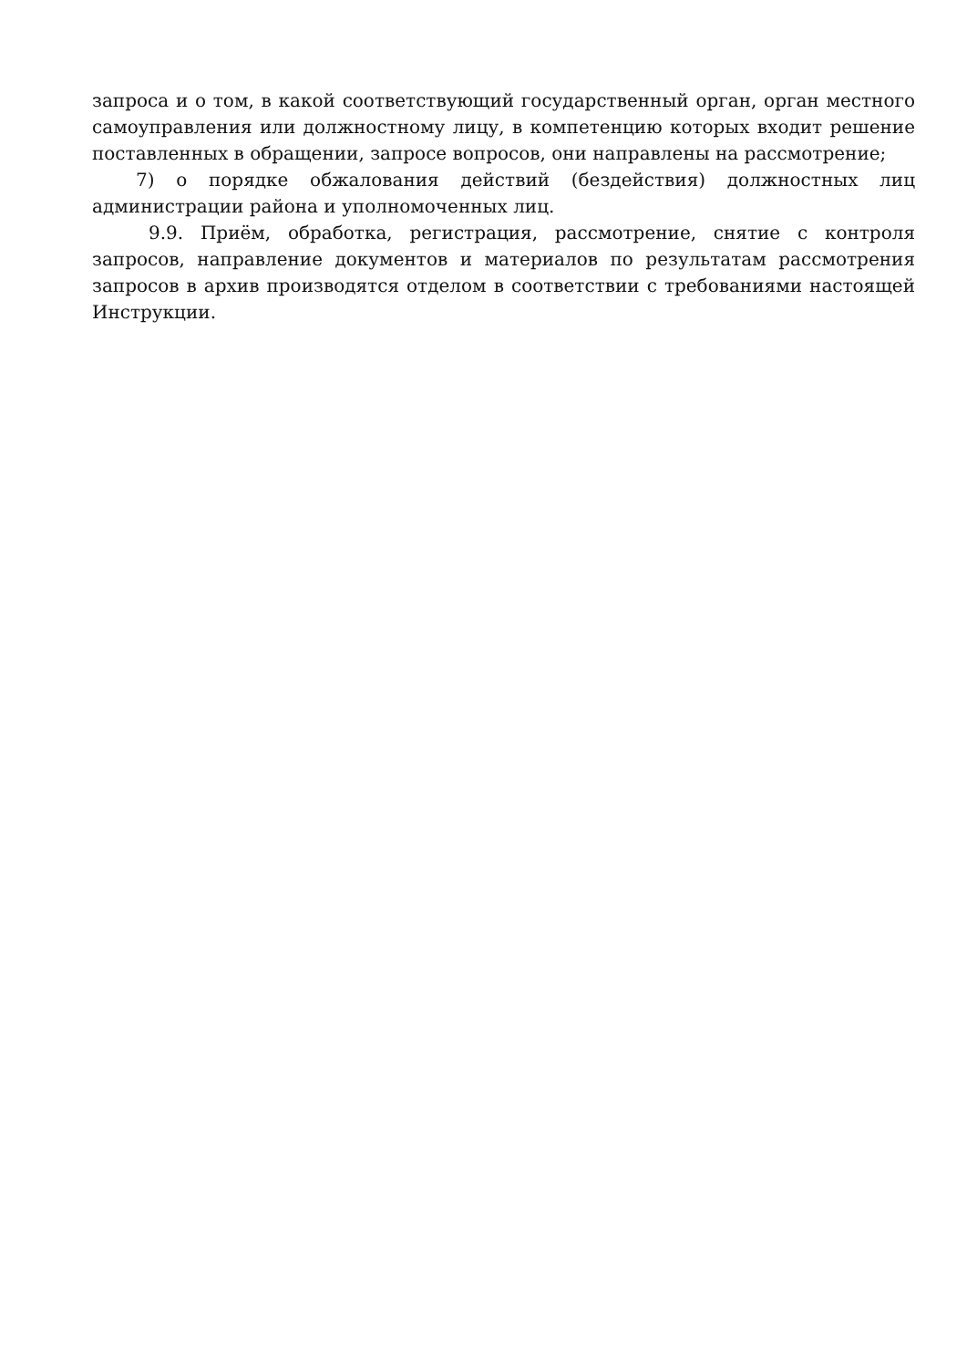запроса и о том, в какой соответствующий государственный орган, орган местного самоуправления или должностному лицу, в компетенцию которых входит решение поставленных в обращении, запросе вопросов, они направлены на рассмотрение;
7) о порядке обжалования действий (бездействия) должностных лиц администрации района и уполномоченных лиц.
9.9. Приём, обработка, регистрация, рассмотрение, снятие с контроля запросов, направление документов и материалов по результатам рассмотрения запросов в архив производятся отделом в соответствии с требованиями настоящей Инструкции.